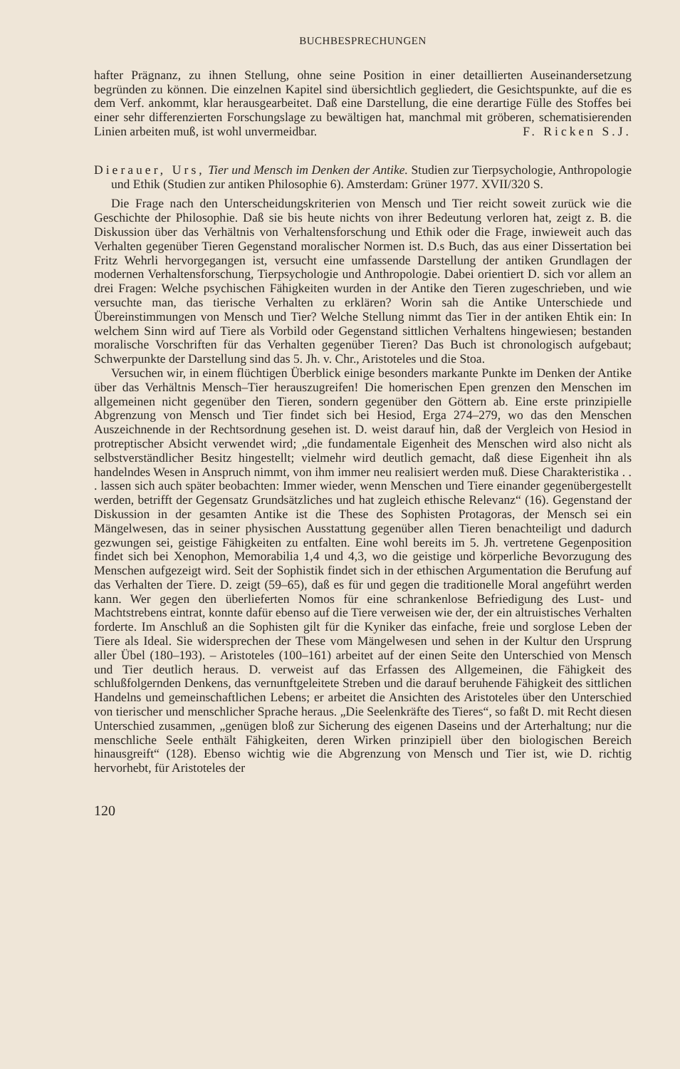BUCHBESPRECHUNGEN
hafter Prägnanz, zu ihnen Stellung, ohne seine Position in einer detaillierten Auseinandersetzung begründen zu können. Die einzelnen Kapitel sind übersichtlich gegliedert, die Gesichtspunkte, auf die es dem Verf. ankommt, klar herausgearbeitet. Daß eine Darstellung, die eine derartige Fülle des Stoffes bei einer sehr differenzierten Forschungslage zu bewältigen hat, manchmal mit gröberen, schematisierenden Linien arbeiten muß, ist wohl unvermeidbar. F. Ricken S.J.
Dierauer, Urs, Tier und Mensch im Denken der Antike. Studien zur Tierpsychologie, Anthropologie und Ethik (Studien zur antiken Philosophie 6). Amsterdam: Grüner 1977. XVII/320 S.
Die Frage nach den Unterscheidungskriterien von Mensch und Tier reicht soweit zurück wie die Geschichte der Philosophie. Daß sie bis heute nichts von ihrer Bedeutung verloren hat, zeigt z. B. die Diskussion über das Verhältnis von Verhaltensforschung und Ethik oder die Frage, inwieweit auch das Verhalten gegenüber Tieren Gegenstand moralischer Normen ist. D.s Buch, das aus einer Dissertation bei Fritz Wehrli hervorgegangen ist, versucht eine umfassende Darstellung der antiken Grundlagen der modernen Verhaltensforschung, Tierpsychologie und Anthropologie. Dabei orientiert D. sich vor allem an drei Fragen: Welche psychischen Fähigkeiten wurden in der Antike den Tieren zugeschrieben, und wie versuchte man, das tierische Verhalten zu erklären? Worin sah die Antike Unterschiede und Übereinstimmungen von Mensch und Tier? Welche Stellung nimmt das Tier in der antiken Ehtik ein: In welchem Sinn wird auf Tiere als Vorbild oder Gegenstand sittlichen Verhaltens hingewiesen; bestanden moralische Vorschriften für das Verhalten gegenüber Tieren? Das Buch ist chronologisch aufgebaut; Schwerpunkte der Darstellung sind das 5. Jh. v. Chr., Aristoteles und die Stoa.
Versuchen wir, in einem flüchtigen Überblick einige besonders markante Punkte im Denken der Antike über das Verhältnis Mensch–Tier herauszugreifen! Die homerischen Epen grenzen den Menschen im allgemeinen nicht gegenüber den Tieren, sondern gegenüber den Göttern ab. Eine erste prinzipielle Abgrenzung von Mensch und Tier findet sich bei Hesiod, Erga 274–279, wo das den Menschen Auszeichnende in der Rechtsordnung gesehen ist. D. weist darauf hin, daß der Vergleich von Hesiod in protreptischer Absicht verwendet wird; „die fundamentale Eigenheit des Menschen wird also nicht als selbstverständlicher Besitz hingestellt; vielmehr wird deutlich gemacht, daß diese Eigenheit ihn als handelndes Wesen in Anspruch nimmt, von ihm immer neu realisiert werden muß. Diese Charakteristika . . . lassen sich auch später beobachten: Immer wieder, wenn Menschen und Tiere einander gegenübergestellt werden, betrifft der Gegensatz Grundsätzliches und hat zugleich ethische Relevanz“ (16). Gegenstand der Diskussion in der gesamten Antike ist die These des Sophisten Protagoras, der Mensch sei ein Mängelwesen, das in seiner physischen Ausstattung gegenüber allen Tieren benachteiligt und dadurch gezwungen sei, geistige Fähigkeiten zu entfalten. Eine wohl bereits im 5. Jh. vertretene Gegenposition findet sich bei Xenophon, Memorabilia 1,4 und 4,3, wo die geistige und körperliche Bevorzugung des Menschen aufgezeigt wird. Seit der Sophistik findet sich in der ethischen Argumentation die Berufung auf das Verhalten der Tiere. D. zeigt (59–65), daß es für und gegen die traditionelle Moral angeführt werden kann. Wer gegen den überlieferten Nomos für eine schrankenlose Befriedigung des Lust- und Machtstrebens eintrat, konnte dafür ebenso auf die Tiere verweisen wie der, der ein altruistisches Verhalten forderte. Im Anschluß an die Sophisten gilt für die Kyniker das einfache, freie und sorglose Leben der Tiere als Ideal. Sie widersprechen der These vom Mängelwesen und sehen in der Kultur den Ursprung aller Übel (180–193). – Aristoteles (100–161) arbeitet auf der einen Seite den Unterschied von Mensch und Tier deutlich heraus. D. verweist auf das Erfassen des Allgemeinen, die Fähigkeit des schlußfolgernden Denkens, das vernunftgeleitete Streben und die darauf beruhende Fähigkeit des sittlichen Handelns und gemeinschaftlichen Lebens; er arbeitet die Ansichten des Aristoteles über den Unterschied von tierischer und menschlicher Sprache heraus. „Die Seelenkräfte des Tieres“, so faßt D. mit Recht diesen Unterschied zusammen, „genügen bloß zur Sicherung des eigenen Daseins und der Arterhaltung; nur die menschliche Seele enthält Fähigkeiten, deren Wirken prinzipiell über den biologischen Bereich hinausgreift“ (128). Ebenso wichtig wie die Abgrenzung von Mensch und Tier ist, wie D. richtig hervorhebt, für Aristoteles der
120